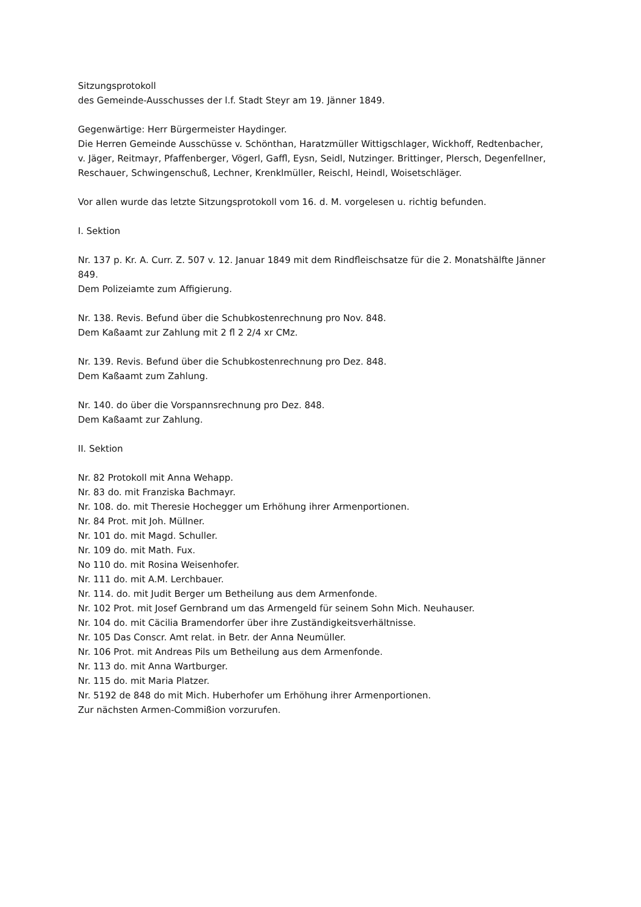Sitzungsprotokoll
des Gemeinde-Ausschusses der l.f. Stadt Steyr am 19. Jänner 1849.
Gegenwärtige: Herr Bürgermeister Haydinger.
Die Herren Gemeinde Ausschüsse v. Schönthan, Haratzmüller Wittigschlager, Wickhoff, Redtenbacher, v. Jäger, Reitmayr, Pfaffenberger, Vögerl, Gaffl, Eysn, Seidl, Nutzinger. Brittinger, Plersch, Degenfellner, Reschauer, Schwingenschuß, Lechner, Krenklmüller, Reischl, Heindl, Woisetschläger.
Vor allen wurde das letzte Sitzungsprotokoll vom 16. d. M. vorgelesen u. richtig befunden.
I. Sektion
Nr. 137 p. Kr. A. Curr. Z. 507 v. 12. Januar 1849 mit dem Rindfleischsatze für die 2. Monatshälfte Jänner 849.
Dem Polizeiamte zum Affigierung.
Nr. 138. Revis. Befund über die Schubkostenrechnung pro Nov. 848.
Dem Kaßaamt zur Zahlung mit 2 fl 2 2/4 xr CMz.
Nr. 139. Revis. Befund über die Schubkostenrechnung pro Dez. 848.
Dem Kaßaamt zum Zahlung.
Nr. 140. do über die Vorspannsrechnung pro Dez. 848.
Dem Kaßaamt zur Zahlung.
II. Sektion
Nr. 82 Protokoll mit Anna Wehapp.
Nr. 83 do. mit Franziska Bachmayr.
Nr. 108. do. mit Theresie Hochegger um Erhöhung ihrer Armenportionen.
Nr. 84 Prot. mit Joh. Müllner.
Nr. 101 do. mit Magd. Schuller.
Nr. 109 do. mit Math. Fux.
No 110 do. mit Rosina Weisenhofer.
Nr. 111 do. mit A.M. Lerchbauer.
Nr. 114. do. mit Judit Berger um Betheilung aus dem Armenfonde.
Nr. 102 Prot. mit Josef Gernbrand um das Armengeld für seinem Sohn Mich. Neuhauser.
Nr. 104 do. mit Cäcilia Bramendorfer über ihre Zuständigkeitsverhältnisse.
Nr. 105 Das Conscr. Amt relat. in Betr. der Anna Neumüller.
Nr. 106 Prot. mit Andreas Pils um Betheilung aus dem Armenfonde.
Nr. 113 do. mit Anna Wartburger.
Nr. 115 do. mit Maria Platzer.
Nr. 5192 de 848 do mit Mich. Huberhofer um Erhöhung ihrer Armenportionen.
Zur nächsten Armen-Commißion vorzurufen.